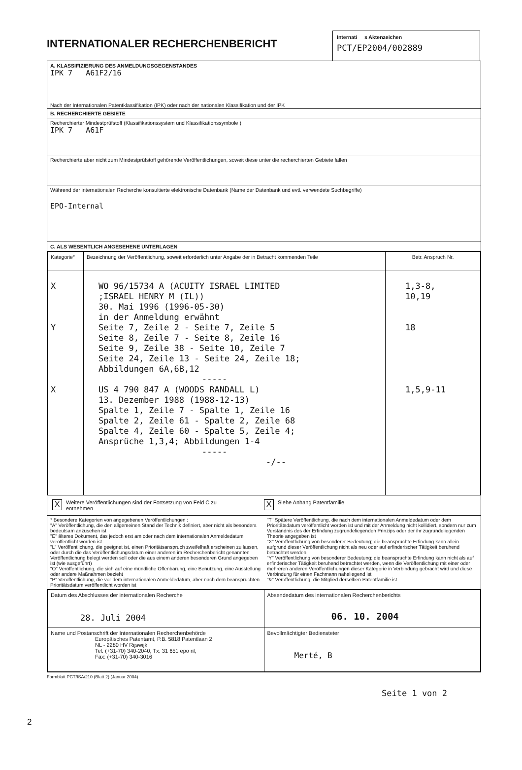INTERNATIONALER RECHERCHENBERICHT
Internati s Aktenzeichen
PCT/EP2004/002889
A. KLASSIFIZIERUNG DES ANMELDUNGSGEGENSTANDES
IPK 7 A61F2/16
Nach der Internationalen Patentklassifikation (IPK) oder nach der nationalen Klassifikation und der IPK
B. RECHERCHIERTE GEBIETE
Recherchierter Mindestprüfstoff (Klassifikationssystem und Klassifikationssymbole )
IPK 7 A61F
Recherchierte aber nicht zum Mindestprüfstoff gehörende Veröffentlichungen, soweit diese unter die recherchierten Gebiete fallen
Während der internationalen Recherche konsultierte elektronische Datenbank (Name der Datenbank und evtl. verwendete Suchbegriffe)
EPO-Internal
C. ALS WESENTLICH ANGESEHENE UNTERLAGEN
| Kategorie° | Bezeichnung der Veröffentlichung, soweit erforderlich unter Angabe der in Betracht kommenden Teile | Betr. Anspruch Nr. |
| --- | --- | --- |
| X Y X | WO 96/15734 A (ACUITY ISRAEL LIMITED ;ISRAEL HENRY M (IL)) 30. Mai 1996 (1996-05-30) in der Anmeldung erwähnt Seite 7, Zeile 2 - Seite 7, Zeile 5 Seite 8, Zeile 7 - Seite 8, Zeile 16 Seite 9, Zeile 38 - Seite 10, Zeile 7 Seite 24, Zeile 13 - Seite 24, Zeile 18; Abbildungen 6A,6B,12 ----- US 4 790 847 A (WOODS RANDALL L) 13. Dezember 1988 (1988-12-13) Spalte 1, Zeile 7 - Spalte 1, Zeile 16 Spalte 2, Zeile 61 - Spalte 2, Zeile 68 Spalte 4, Zeile 60 - Spalte 5, Zeile 4; Ansprüche 1,3,4; Abbildungen 1-4 ----- -/-- | 1,3-8, 10,19 18 1,5,9-11 |
X Weitere Veröffentlichungen sind der Fortsetzung von Feld C zu entnehmen
X Siehe Anhang Patentfamilie
° Besondere Kategorien von angegebenen Veröffentlichungen :
"A" Veröffentlichung, die den allgemeinen Stand der Technik definiert, aber nicht als besonders bedeutsam anzusehen ist
"E" älteres Dokument, das jedoch erst am oder nach dem internationalen Anmeldedatum veröffentlicht worden ist
"L" Veröffentlichung, die geeignet ist, einen Prioritätsanspruch zweifelhaft erscheinen zu lassen, oder durch die das Veröffentlichungsdatum einer anderen im Recherchenbericht genannten Veröffentlichung belegt werden soll oder die aus einem anderen besonderen Grund angegeben ist (wie ausgeführt)
"O" Veröffentlichung, die sich auf eine mündliche Offenbarung, eine Benutzung, eine Ausstellung oder andere Maßnahmen bezieht
"P" Veröffentlichung, die vor dem internationalen Anmeldedatum, aber nach dem beanspruchten Prioritätsdatum veröffentlicht worden ist
"T" Spätere Veröffentlichung, die nach dem internationalen Anmeldedatum oder dem Prioritätsdatum veröffentlicht worden ist und mit der Anmeldung nicht kollidiert, sondern nur zum Verständnis des der Erfindung zugrundeliegenden Prinzips oder der ihr zugrundeliegenden Theorie angegeben ist
"X" Veröffentlichung von besonderer Bedeutung; die beanspruchte Erfindung kann allein aufgrund dieser Veröffentlichung nicht als neu oder auf erfinderischer Tätigkeit beruhend betrachtet werden
"Y" Veröffentlichung von besonderer Bedeutung; die beanspruchte Erfindung kann nicht als auf erfinderischer Tätigkeit beruhend betrachtet werden, wenn die Veröffentlichung mit einer oder mehreren anderen Veröffentlichungen dieser Kategorie in Verbindung gebracht wird und diese Verbindung für einen Fachmann naheliegend ist
"&" Veröffentlichung, die Mitglied derselben Patentfamilie ist
| Datum des Abschlusses der internationalen Recherche 28. Juli 2004 | Absendedatum des internationalen Recherchenberichts 06. 10. 2004 |
| Name und Postanschrift der Internationalen Recherchenbehörde Europäisches Patentamt, P.B. 5818 Patentlaan 2 NL - 2280 HV Rijswijk Tel. (+31-70) 340-2040, Tx. 31 651 epo nl, Fax: (+31-70) 340-3016 | Bevollmächtigter Bediensteter Merté, B |
Formblatt PCT/ISA/210 (Blatt 2) (Januar 2004)
Seite 1 von 2
2